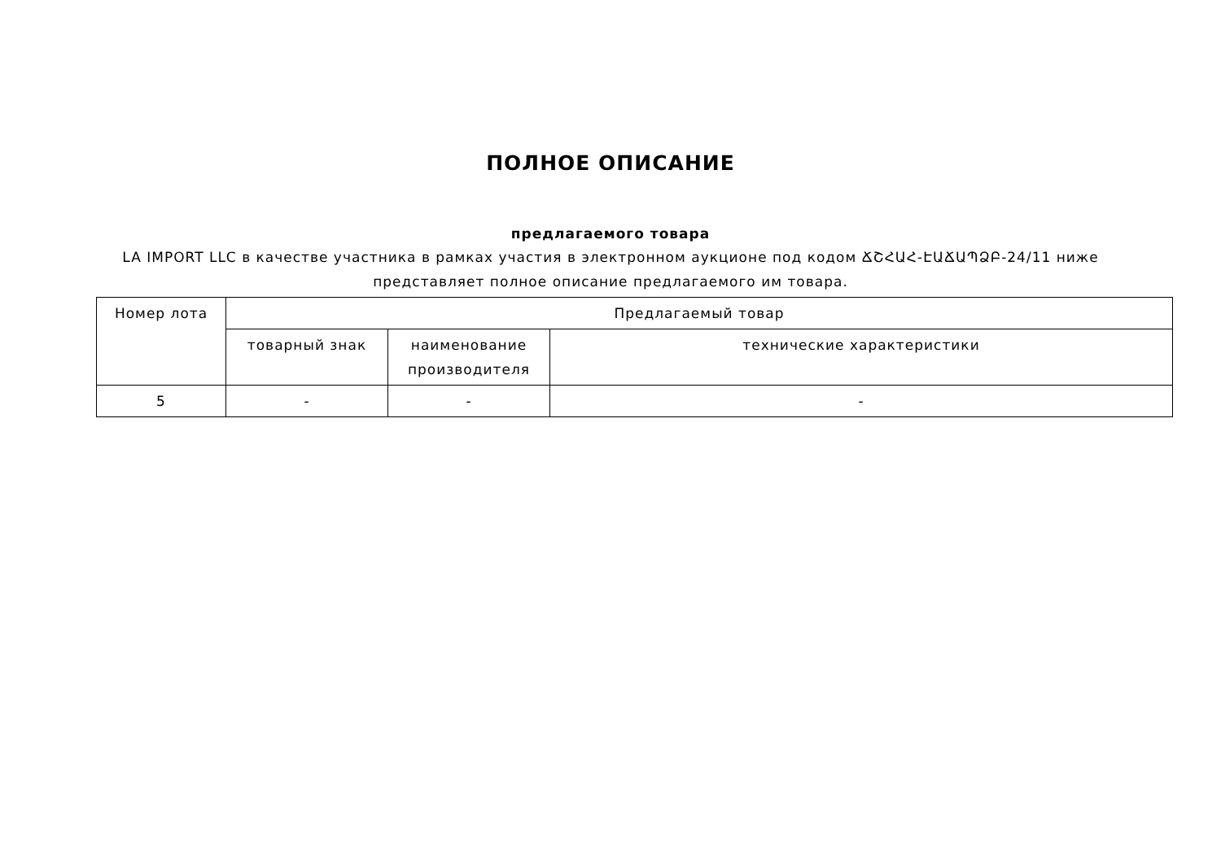ПОЛНОЕ ОПИСАНИЕ
предлагаемого товара
LA IMPORT LLC в качестве участника в рамках участия в электронном аукционе под кодом ՃՇՀԱՀ-ԷԱՃԱՊՁԲ-24/11 ниже представляет полное описание предлагаемого им товара.
| Номер лота | Предлагаемый товар | | |
| --- | --- | --- | --- |
| | товарный знак | наименование производителя | технические характеристики |
| 5 | - | - | - |